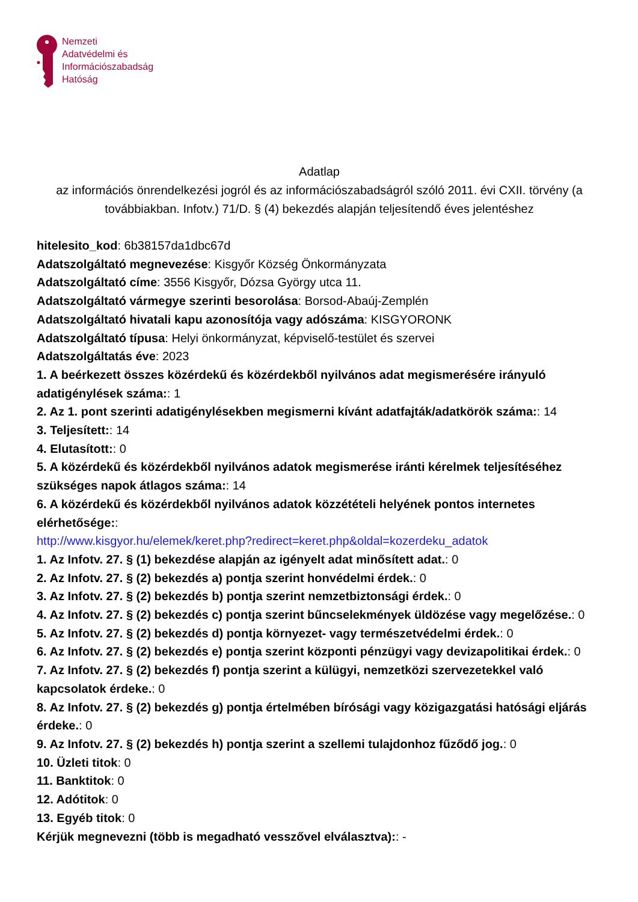Nemzeti
Adatvédelmi és
Információszabadság
Hatóság
Adatlap
az információs önrendelkezési jogról és az információszabadságról szóló 2011. évi CXII. törvény (a továbbiakban. Infotv.) 71/D. § (4) bekezdés alapján teljesítendő éves jelentéshez
hitelesito_kod: 6b38157da1dbc67d
Adatszolgáltató megnevezése: Kisgyőr Község Önkormányzata
Adatszolgáltató címe: 3556 Kisgyőr, Dózsa György utca 11.
Adatszolgáltató vármegye szerinti besorolása: Borsod-Abaúj-Zemplén
Adatszolgáltató hivatali kapu azonosítója vagy adószáma: KISGYORONK
Adatszolgáltató típusa: Helyi önkormányzat, képviselő-testület és szervei
Adatszolgáltatás éve: 2023
1. A beérkezett összes közérdekű és közérdekből nyilvános adat megismerésére irányuló adatigénylések száma:: 1
2. Az 1. pont szerinti adatigénylésekben megismerni kívánt adatfajták/adatkörök száma:: 14
3. Teljesített:: 14
4. Elutasított:: 0
5. A közérdekű és közérdekből nyilvános adatok megismerése iránti kérelmek teljesítéséhez szükséges napok átlagos száma:: 14
6. A közérdekű és közérdekből nyilvános adatok közzétételi helyének pontos internetes elérhetősége::
http://www.kisgyor.hu/elemek/keret.php?redirect=keret.php&oldal=kozerdeku_adatok
1. Az Infotv. 27. § (1) bekezdése alapján az igényelt adat minősített adat.: 0
2. Az Infotv. 27. § (2) bekezdés a) pontja szerint honvédelmi érdek.: 0
3. Az Infotv. 27. § (2) bekezdés b) pontja szerint nemzetbiztonsági érdek.: 0
4. Az Infotv. 27. § (2) bekezdés c) pontja szerint bűncselekmények üldözése vagy megelőzése.: 0
5. Az Infotv. 27. § (2) bekezdés d) pontja környezet- vagy természetvédelmi érdek.: 0
6. Az Infotv. 27. § (2) bekezdés e) pontja szerint központi pénzügyi vagy devizapolitikai érdek.: 0
7. Az Infotv. 27. § (2) bekezdés f) pontja szerint a külügyi, nemzetközi szervezetekkel való kapcsolatok érdeke.: 0
8. Az Infotv. 27. § (2) bekezdés g) pontja értelmében bírósági vagy közigazgatási hatósági eljárás érdeke.: 0
9. Az Infotv. 27. § (2) bekezdés h) pontja szerint a szellemi tulajdonhoz fűződő jog.: 0
10. Üzleti titok: 0
11. Banktitok: 0
12. Adótitok: 0
13. Egyéb titok: 0
Kérjük megnevezni (több is megadható vesszővel elválasztva):: -